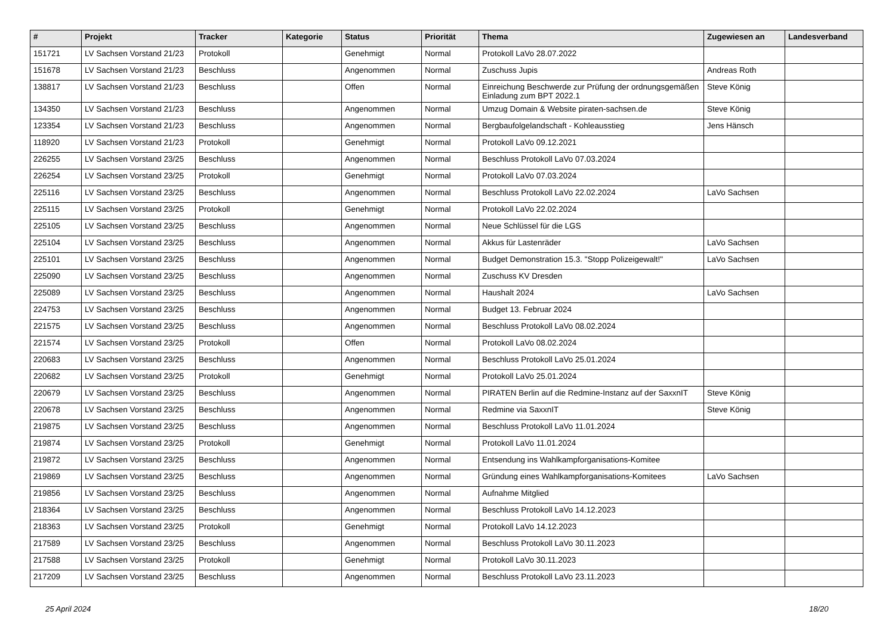| # | Projekt | Tracker | Kategorie | Status | Priorität | Thema | Zugewiesen an | Landesverband |
| --- | --- | --- | --- | --- | --- | --- | --- | --- |
| 151721 | LV Sachsen Vorstand 21/23 | Protokoll | | Genehmigt | Normal | Protokoll LaVo 28.07.2022 | | |
| 151678 | LV Sachsen Vorstand 21/23 | Beschluss | | Angenommen | Normal | Zuschuss Jupis | Andreas Roth | |
| 138817 | LV Sachsen Vorstand 21/23 | Beschluss | | Offen | Normal | Einreichung Beschwerde zur Prüfung der ordnungsgemäßen Einladung zum BPT 2022.1 | Steve König | |
| 134350 | LV Sachsen Vorstand 21/23 | Beschluss | | Angenommen | Normal | Umzug Domain & Website piraten-sachsen.de | Steve König | |
| 123354 | LV Sachsen Vorstand 21/23 | Beschluss | | Angenommen | Normal | Bergbaufolgelandschaft - Kohleausstieg | Jens Hänsch | |
| 118920 | LV Sachsen Vorstand 21/23 | Protokoll | | Genehmigt | Normal | Protokoll LaVo 09.12.2021 | | |
| 226255 | LV Sachsen Vorstand 23/25 | Beschluss | | Angenommen | Normal | Beschluss Protokoll LaVo 07.03.2024 | | |
| 226254 | LV Sachsen Vorstand 23/25 | Protokoll | | Genehmigt | Normal | Protokoll LaVo 07.03.2024 | | |
| 225116 | LV Sachsen Vorstand 23/25 | Beschluss | | Angenommen | Normal | Beschluss Protokoll LaVo 22.02.2024 | LaVo Sachsen | |
| 225115 | LV Sachsen Vorstand 23/25 | Protokoll | | Genehmigt | Normal | Protokoll LaVo 22.02.2024 | | |
| 225105 | LV Sachsen Vorstand 23/25 | Beschluss | | Angenommen | Normal | Neue Schlüssel für die LGS | | |
| 225104 | LV Sachsen Vorstand 23/25 | Beschluss | | Angenommen | Normal | Akkus für Lastenräder | LaVo Sachsen | |
| 225101 | LV Sachsen Vorstand 23/25 | Beschluss | | Angenommen | Normal | Budget Demonstration 15.3. "Stopp Polizeigewalt!" | LaVo Sachsen | |
| 225090 | LV Sachsen Vorstand 23/25 | Beschluss | | Angenommen | Normal | Zuschuss KV Dresden | | |
| 225089 | LV Sachsen Vorstand 23/25 | Beschluss | | Angenommen | Normal | Haushalt 2024 | LaVo Sachsen | |
| 224753 | LV Sachsen Vorstand 23/25 | Beschluss | | Angenommen | Normal | Budget 13. Februar 2024 | | |
| 221575 | LV Sachsen Vorstand 23/25 | Beschluss | | Angenommen | Normal | Beschluss Protokoll LaVo 08.02.2024 | | |
| 221574 | LV Sachsen Vorstand 23/25 | Protokoll | | Offen | Normal | Protokoll LaVo 08.02.2024 | | |
| 220683 | LV Sachsen Vorstand 23/25 | Beschluss | | Angenommen | Normal | Beschluss Protokoll LaVo 25.01.2024 | | |
| 220682 | LV Sachsen Vorstand 23/25 | Protokoll | | Genehmigt | Normal | Protokoll LaVo 25.01.2024 | | |
| 220679 | LV Sachsen Vorstand 23/25 | Beschluss | | Angenommen | Normal | PIRATEN Berlin auf die Redmine-Instanz auf der SaxxnIT | Steve König | |
| 220678 | LV Sachsen Vorstand 23/25 | Beschluss | | Angenommen | Normal | Redmine via SaxxnIT | Steve König | |
| 219875 | LV Sachsen Vorstand 23/25 | Beschluss | | Angenommen | Normal | Beschluss Protokoll LaVo 11.01.2024 | | |
| 219874 | LV Sachsen Vorstand 23/25 | Protokoll | | Genehmigt | Normal | Protokoll LaVo 11.01.2024 | | |
| 219872 | LV Sachsen Vorstand 23/25 | Beschluss | | Angenommen | Normal | Entsendung ins Wahlkampforganisations-Komitee | | |
| 219869 | LV Sachsen Vorstand 23/25 | Beschluss | | Angenommen | Normal | Gründung eines Wahlkampforganisations-Komitees | LaVo Sachsen | |
| 219856 | LV Sachsen Vorstand 23/25 | Beschluss | | Angenommen | Normal | Aufnahme Mitglied | | |
| 218364 | LV Sachsen Vorstand 23/25 | Beschluss | | Angenommen | Normal | Beschluss Protokoll LaVo 14.12.2023 | | |
| 218363 | LV Sachsen Vorstand 23/25 | Protokoll | | Genehmigt | Normal | Protokoll LaVo 14.12.2023 | | |
| 217589 | LV Sachsen Vorstand 23/25 | Beschluss | | Angenommen | Normal | Beschluss Protokoll LaVo 30.11.2023 | | |
| 217588 | LV Sachsen Vorstand 23/25 | Protokoll | | Genehmigt | Normal | Protokoll LaVo 30.11.2023 | | |
| 217209 | LV Sachsen Vorstand 23/25 | Beschluss | | Angenommen | Normal | Beschluss Protokoll LaVo 23.11.2023 | | |
25 April 2024 18/20